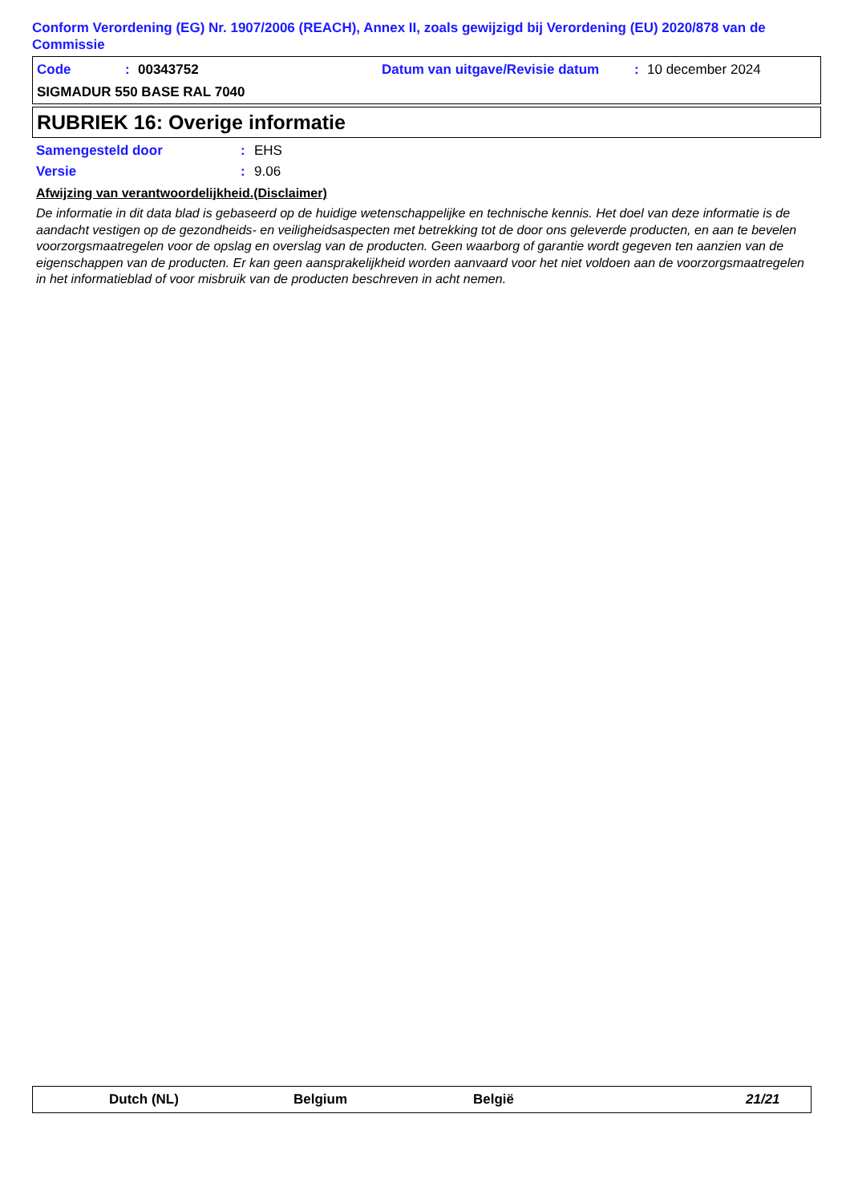Conform Verordening (EG) Nr. 1907/2006 (REACH), Annex II, zoals gewijzigd bij Verordening (EU) 2020/878 van de Commissie
Code: 00343752 Datum van uitgave/Revisie datum: 10 december 2024
SIGMADUR 550 BASE RAL 7040
RUBRIEK 16: Overige informatie
Samengesteld door: EHS
Versie: 9.06
Afwijzing van verantwoordelijkheid.(Disclaimer)
De informatie in dit data blad is gebaseerd op de huidige wetenschappelijke en technische kennis. Het doel van deze informatie is de aandacht vestigen op de gezondheids- en veiligheidsaspecten met betrekking tot de door ons geleverde producten, en aan te bevelen voorzorgsmaatregelen voor de opslag en overslag van de producten. Geen waarborg of garantie wordt gegeven ten aanzien van de eigenschappen van de producten. Er kan geen aansprakelijkheid worden aanvaard voor het niet voldoen aan de voorzorgsmaatregelen in het informatieblad of voor misbruik van de producten beschreven in acht nemen.
Dutch (NL) Belgium België 21/21